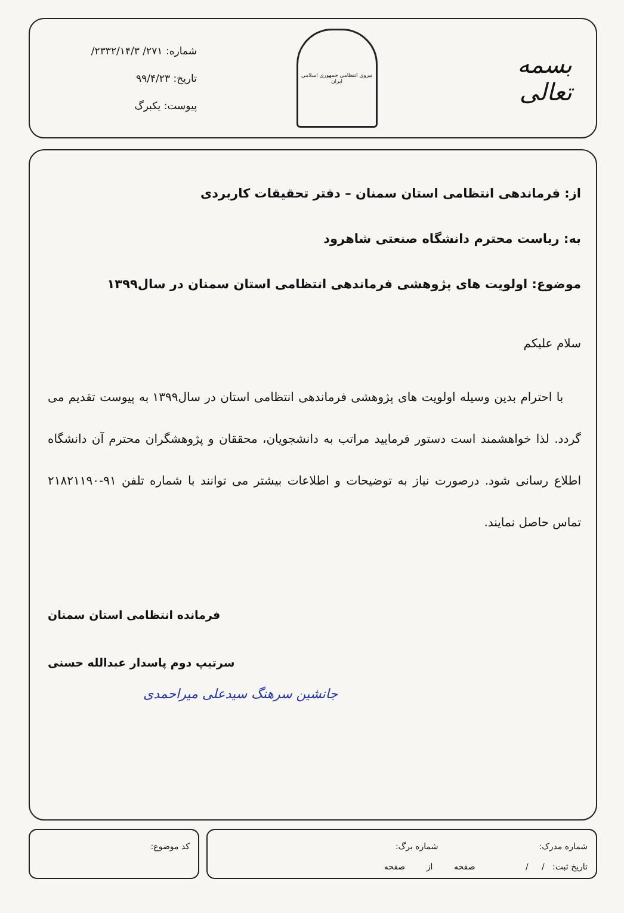بسمه تعالی
نیروی انتظامی جمهوری اسلامی ایران
شماره: ۲۷۱/ ۲۳۳۲/۱۴/۳/
تاریخ: ۹۹/۴/۲۳
پیوست: یکبرگ
از: فرماندهی انتظامی استان سمنان – دفتر تحقیقات کاربردی
به: ریاست محترم دانشگاه صنعتی شاهرود
موضوع: اولویت های پژوهشی فرماندهی انتظامی استان سمنان در سال۱۳۹۹
سلام علیکم
با احترام بدین وسیله اولویت های پژوهشی فرماندهی انتظامی استان در سال۱۳۹۹ به پیوست تقدیم می گردد. لذا خواهشمند است دستور فرمایید مراتب به دانشجویان، محققان و پژوهشگران محترم آن دانشگاه اطلاع رسانی شود. درصورت نیاز به توضیحات و اطلاعات بیشتر می توانند با شماره تلفن ۹۱-۲۱۸۲۱۱۹۰ تماس حاصل نمایند.
فرمانده انتظامی استان سمنان
سرتیپ دوم پاسدار عبدالله حسنی
جانشین سرهنگ سیدعلی میراحمدی
شماره مدرک: شماره برگ:
تاریخ ثبت: / / صفحه از صفحه
کد موضوع: